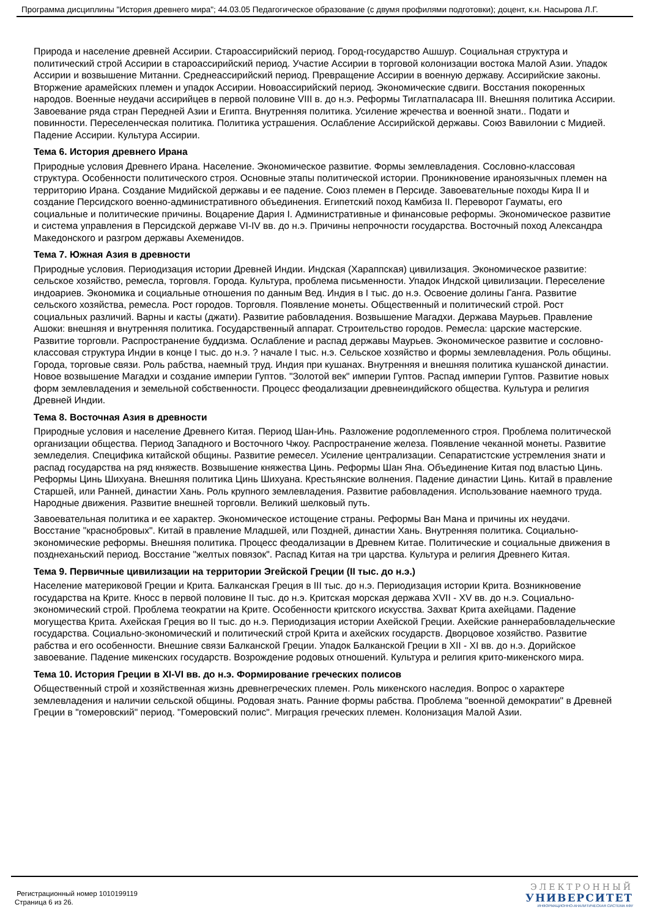Программа дисциплины "История древнего мира"; 44.03.05 Педагогическое образование (с двумя профилями подготовки); доцент, к.н. Насырова Л.Г.
Природа и население древней Ассирии. Староассирийский период. Город-государство Ашшур. Социальная структура и политический строй Ассирии в староассирийский период. Участие Ассирии в торговой колонизации востока Малой Азии. Упадок Ассирии и возвышение Митанни. Среднеассирийский период. Превращение Ассирии в военную державу. Ассирийские законы. Вторжение арамейских племен и упадок Ассирии. Новоассирийский период. Экономические сдвиги. Восстания покоренных народов. Военные неудачи ассирийцев в первой половине VIII в. до н.э. Реформы Тиглатпаласара III. Внешняя политика Ассирии. Завоевание ряда стран Передней Азии и Египта. Внутренняя политика. Усиление жречества и военной знати.. Подати и повинности. Переселенческая политика. Политика устрашения. Ослабление Ассирийской державы. Союз Вавилонии с Мидией. Падение Ассирии. Культура Ассирии.
Тема 6. История древнего Ирана
Природные условия Древнего Ирана. Население. Экономическое развитие. Формы землевладения. Сословно-классовая структура. Особенности политического строя. Основные этапы политической истории. Проникновение ираноязычных племен на территорию Ирана. Создание Мидийской державы и ее падение. Союз племен в Персиде. Завоевательные походы Кира II и создание Персидского военно-административного объединения. Египетский поход Камбиза II. Переворот Гауматы, его социальные и политические причины. Воцарение Дария I. Административные и финансовые реформы. Экономическое развитие и система управления в Персидской державе VI-IV вв. до н.э. Причины непрочности государства. Восточный поход Александра Македонского и разгром державы Ахеменидов.
Тема 7. Южная Азия в древности
Природные условия. Периодизация истории Древней Индии. Индская (Хараппская) цивилизация. Экономическое развитие: сельское хозяйство, ремесла, торговля. Города. Культура, проблема письменности. Упадок Индской цивилизации. Переселение индоариев. Экономика и социальные отношения по данным Вед. Индия в I тыс. до н.э. Освоение долины Ганга. Развитие сельского хозяйства, ремесла. Рост городов. Торговля. Появление монеты. Общественный и политический строй. Рост социальных различий. Варны и касты (джати). Развитие рабовладения. Возвышение Магадхи. Держава Маурьев. Правление Ашоки: внешняя и внутренняя политика. Государственный аппарат. Строительство городов. Ремесла: царские мастерские. Развитие торговли. Распространение буддизма. Ослабление и распад державы Маурьев. Экономическое развитие и сословно-классовая структура Индии в конце I тыс. до н.э. ? начале I тыс. н.э. Сельское хозяйство и формы землевладения. Роль общины. Города, торговые связи. Роль рабства, наемный труд. Индия при кушанах. Внутренняя и внешняя политика кушанской династии. Новое возвышение Магадхи и создание империи Гуптов. "Золотой век" империи Гуптов. Распад империи Гуптов. Развитие новых форм землевладения и земельной собственности. Процесс феодализации древнеиндийского общества. Культура и религия Древней Индии.
Тема 8. Восточная Азия в древности
Природные условия и население Древнего Китая. Период Шан-Инь. Разложение родоплеменного строя. Проблема политической организации общества. Период Западного и Восточного Чжоу. Распространение железа. Появление чеканной монеты. Развитие земледелия. Специфика китайской общины. Развитие ремесел. Усиление централизации. Сепаратистские устремления знати и распад государства на ряд княжеств. Возвышение княжества Цинь. Реформы Шан Яна. Объединение Китая под властью Цинь. Реформы Цинь Шихуана. Внешняя политика Цинь Шихуана. Крестьянские волнения. Падение династии Цинь. Китай в правление Старшей, или Ранней, династии Хань. Роль крупного землевладения. Развитие рабовладения. Использование наемного труда. Народные движения. Развитие внешней торговли. Великий шелковый путь.
Завоевательная политика и ее характер. Экономическое истощение страны. Реформы Ван Мана и причины их неудачи. Восстание "краснобровых". Китай в правление Младшей, или Поздней, династии Хань. Внутренняя политика. Социально-экономические реформы. Внешняя политика. Процесс феодализации в Древнем Китае. Политические и социальные движения в позднеханьский период. Восстание "желтых повязок". Распад Китая на три царства. Культура и религия Древнего Китая.
Тема 9. Первичные цивилизации на территории Эгейской Греции (II тыс. до н.э.)
Население материковой Греции и Крита. Балканская Греция в III тыс. до н.э. Периодизация истории Крита. Возникновение государства на Крите. Кносс в первой половине II тыс. до н.э. Критская морская держава XVII - XV вв. до н.э. Социально-экономический строй. Проблема теократии на Крите. Особенности критского искусства. Захват Крита ахейцами. Падение могущества Крита. Ахейская Греция во II тыс. до н.э. Периодизация истории Ахейской Греции. Ахейские раннерабовладельческие государства. Социально-экономический и политический строй Крита и ахейских государств. Дворцовое хозяйство. Развитие рабства и его особенности. Внешние связи Балканской Греции. Упадок Балканской Греции в XII - XI вв. до н.э. Дорийское завоевание. Падение микенских государств. Возрождение родовых отношений. Культура и религия крито-микенского мира.
Тема 10. История Греции в XI-VI вв. до н.э. Формирование греческих полисов
Общественный строй и хозяйственная жизнь древнегреческих племен. Роль микенского наследия. Вопрос о характере землевладения и наличии сельской общины. Родовая знать. Ранние формы рабства. Проблема "военной демократии" в Древней Греции в "гомеровский" период. "Гомеровский полис". Миграция греческих племен. Колонизация Малой Азии.
Регистрационный номер 1010199119
Страница 6 из 26.
ЭЛЕКТРОННЫЙ
УНИВЕРСИТЕТ
ИНФОРМАЦИОННО-АНАЛИТИЧЕСКАЯ СИСТЕМА КФУ